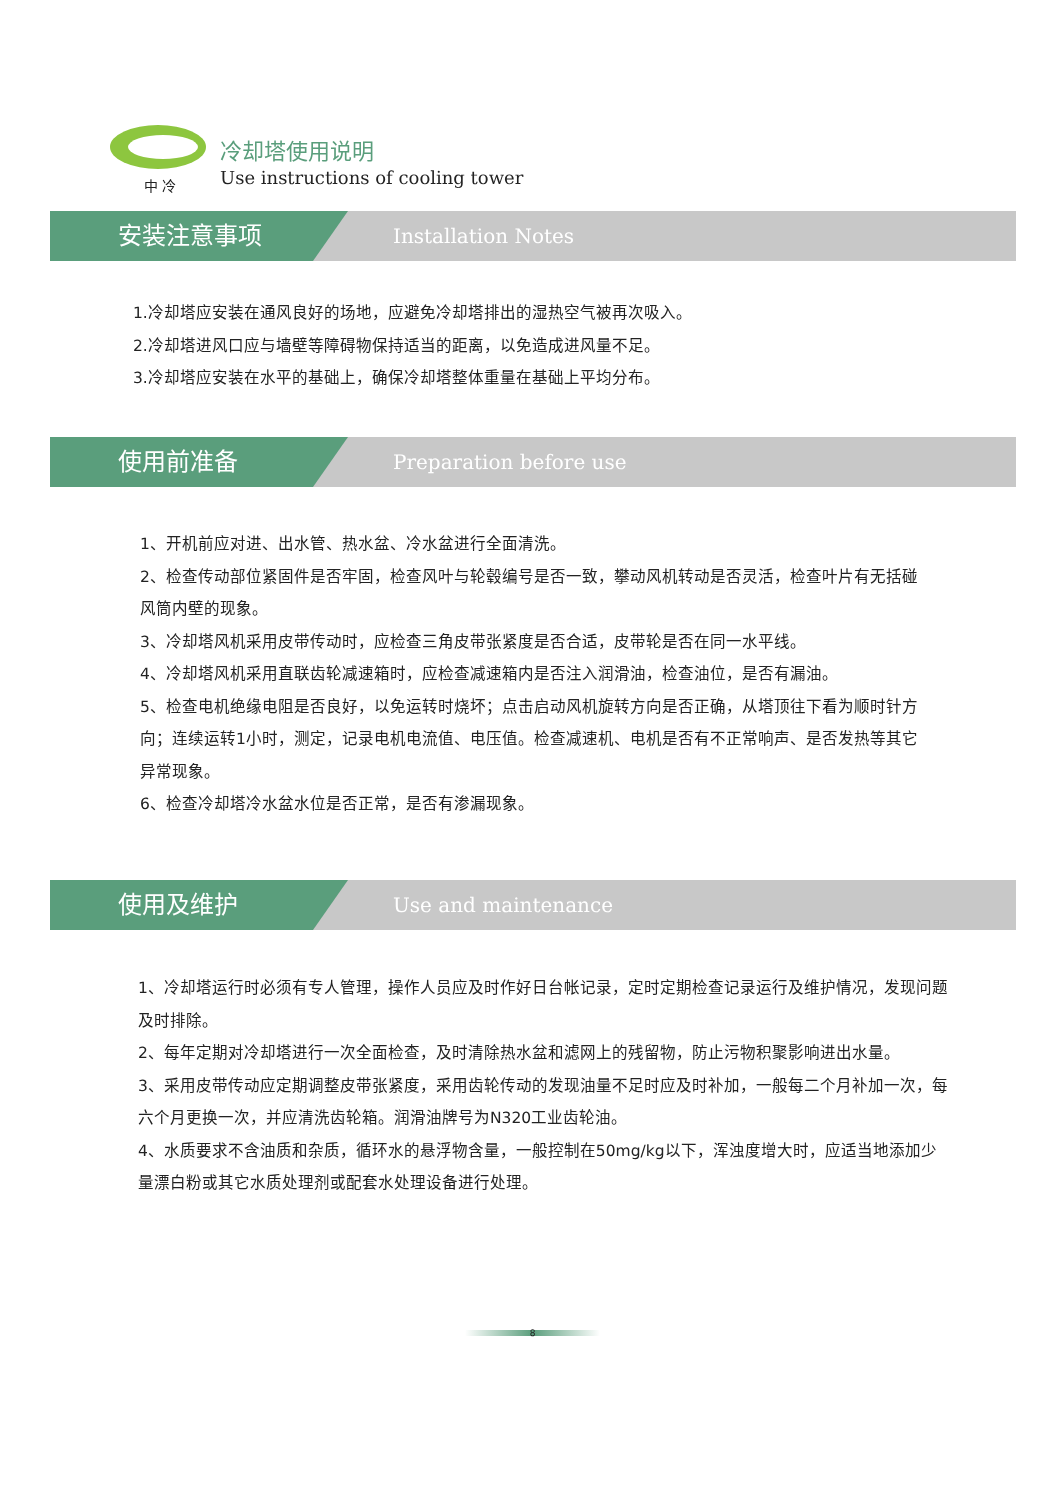中 冷
冷却塔使用说明
Use instructions of cooling tower
安装注意事项
Installation Notes
1.冷却塔应安装在通风良好的场地，应避免冷却塔排出的湿热空气被再次吸入。
2.冷却塔进风口应与墙壁等障碍物保持适当的距离，以免造成进风量不足。
3.冷却塔应安装在水平的基础上，确保冷却塔整体重量在基础上平均分布。
使用前准备
Preparation before use
1、开机前应对进、出水管、热水盆、冷水盆进行全面清洗。
2、检查传动部位紧固件是否牢固，检查风叶与轮毂编号是否一致，攀动风机转动是否灵活，检查叶片有无括碰风筒内壁的现象。
3、冷却塔风机采用皮带传动时，应检查三角皮带张紧度是否合适，皮带轮是否在同一水平线。
4、冷却塔风机采用直联齿轮减速箱时，应检查减速箱内是否注入润滑油，检查油位，是否有漏油。
5、检查电机绝缘电阻是否良好，以免运转时烧坏；点击启动风机旋转方向是否正确，从塔顶往下看为顺时针方向；连续运转1小时，测定，记录电机电流值、电压值。检查减速机、电机是否有不正常响声、是否发热等其它异常现象。
6、检查冷却塔冷水盆水位是否正常，是否有渗漏现象。
使用及维护
Use and maintenance
1、冷却塔运行时必须有专人管理，操作人员应及时作好日台帐记录，定时定期检查记录运行及维护情况，发现问题及时排除。
2、每年定期对冷却塔进行一次全面检查，及时清除热水盆和滤网上的残留物，防止污物积聚影响进出水量。
3、采用皮带传动应定期调整皮带张紧度，采用齿轮传动的发现油量不足时应及时补加，一般每二个月补加一次，每六个月更换一次，并应清洗齿轮箱。润滑油牌号为N320工业齿轮油。
4、水质要求不含油质和杂质，循环水的悬浮物含量，一般控制在50mg/kg以下，浑浊度增大时，应适当地添加少量漂白粉或其它水质处理剂或配套水处理设备进行处理。
8